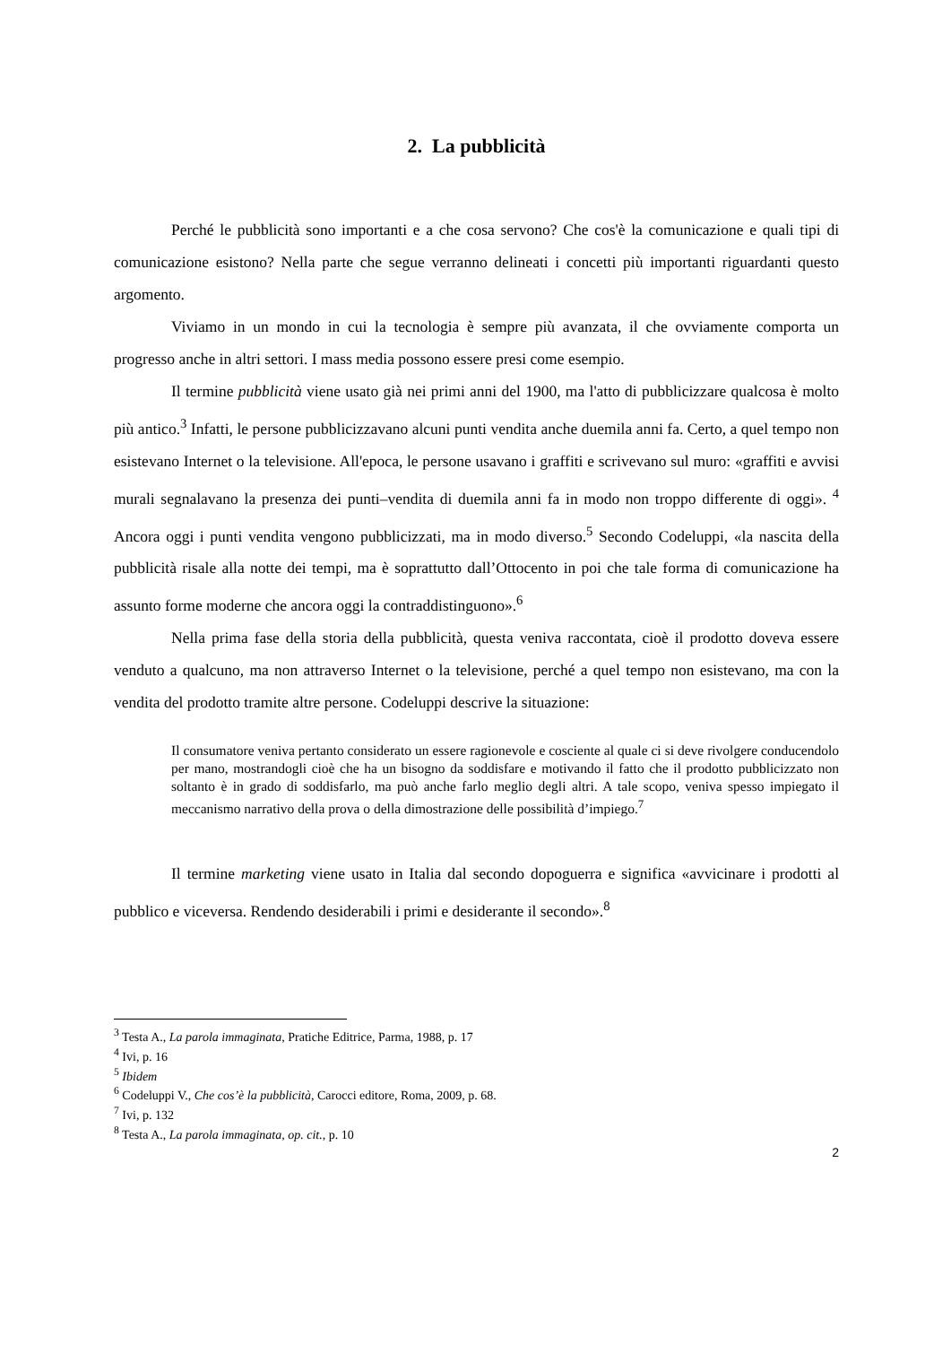2. La pubblicità
Perché le pubblicità sono importanti e a che cosa servono? Che cos'è la comunicazione e quali tipi di comunicazione esistono? Nella parte che segue verranno delineati i concetti più importanti riguardanti questo argomento.
Viviamo in un mondo in cui la tecnologia è sempre più avanzata, il che ovviamente comporta un progresso anche in altri settori. I mass media possono essere presi come esempio.
Il termine pubblicità viene usato già nei primi anni del 1900, ma l'atto di pubblicizzare qualcosa è molto più antico.<sup>3</sup> Infatti, le persone pubblicizzavano alcuni punti vendita anche duemila anni fa. Certo, a quel tempo non esistevano Internet o la televisione. All'epoca, le persone usavano i graffiti e scrivevano sul muro: «graffiti e avvisi murali segnalavano la presenza dei punti–vendita di duemila anni fa in modo non troppo differente di oggi». <sup>4</sup> Ancora oggi i punti vendita vengono pubblicizzati, ma in modo diverso.<sup>5</sup> Secondo Codeluppi, «la nascita della pubblicità risale alla notte dei tempi, ma è soprattutto dall’Ottocento in poi che tale forma di comunicazione ha assunto forme moderne che ancora oggi la contraddistinguono».<sup>6</sup>
Nella prima fase della storia della pubblicità, questa veniva raccontata, cioè il prodotto doveva essere venduto a qualcuno, ma non attraverso Internet o la televisione, perché a quel tempo non esistevano, ma con la vendita del prodotto tramite altre persone. Codeluppi descrive la situazione:
Il consumatore veniva pertanto considerato un essere ragionevole e cosciente al quale ci si deve rivolgere conducendolo per mano, mostrandogli cioè che ha un bisogno da soddisfare e motivando il fatto che il prodotto pubblicizzato non soltanto è in grado di soddisfarlo, ma può anche farlo meglio degli altri. A tale scopo, veniva spesso impiegato il meccanismo narrativo della prova o della dimostrazione delle possibilità d’impiego.<sup>7</sup>
Il termine marketing viene usato in Italia dal secondo dopoguerra e significa «avvicinare i prodotti al pubblico e viceversa. Rendendo desiderabili i primi e desiderante il secondo».<sup>8</sup>
<sup>3</sup> Testa A., La parola immaginata, Pratiche Editrice, Parma, 1988, p. 17
<sup>4</sup> Ivi, p. 16
<sup>5</sup> Ibidem
<sup>6</sup> Codeluppi V., Che cos’è la pubblicità, Carocci editore, Roma, 2009, p. 68.
<sup>7</sup> Ivi, p. 132
<sup>8</sup> Testa A., La parola immaginata, op. cit., p. 10
2